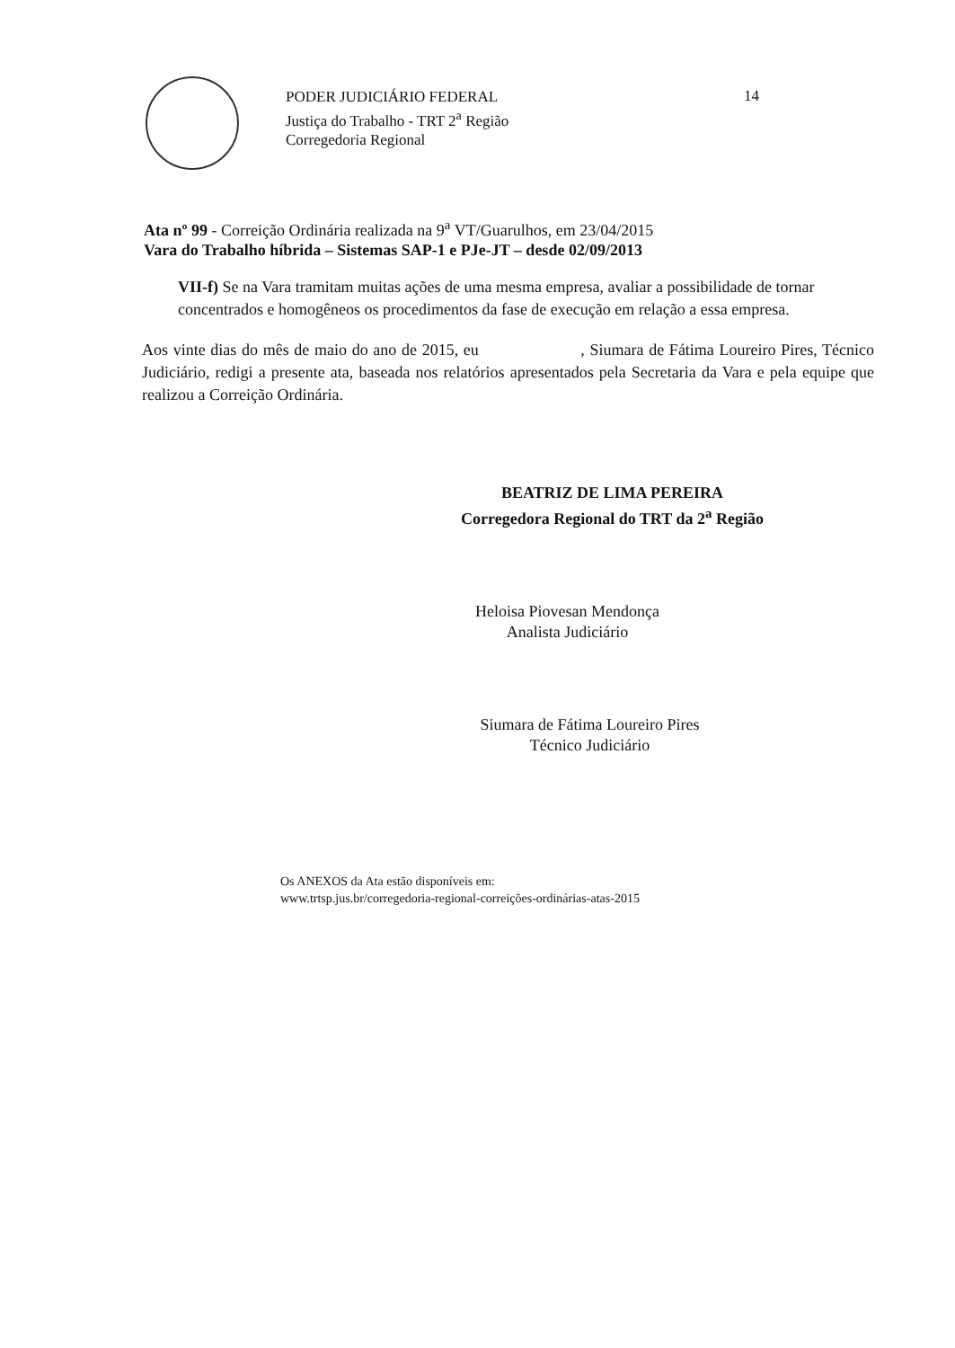PODER JUDICIÁRIO FEDERAL
Justiça do Trabalho - TRT 2<sup>a</sup> Região
Corregedoria Regional
14
Ata nº 99 - Correição Ordinária realizada na 9<sup>a</sup> VT/Guarulhos, em 23/04/2015
Vara do Trabalho híbrida – Sistemas SAP-1 e PJe-JT – desde 02/09/2013
VII-f) Se na Vara tramitam muitas ações de uma mesma empresa, avaliar a possibilidade de tornar concentrados e homogêneos os procedimentos da fase de execução em relação a essa empresa.
Aos vinte dias do mês de maio do ano de 2015, eu , Siumara de Fátima Loureiro Pires, Técnico Judiciário, redigi a presente ata, baseada nos relatórios apresentados pela Secretaria da Vara e pela equipe que realizou a Correição Ordinária.
BEATRIZ DE LIMA PEREIRA
Corregedora Regional do TRT da 2<sup>a</sup> Região
Heloisa Piovesan Mendonça
Analista Judiciário
Siumara de Fátima Loureiro Pires
Técnico Judiciário
Os ANEXOS da Ata estão disponíveis em:
www.trtsp.jus.br/corregedoria-regional-correições-ordinárias-atas-2015